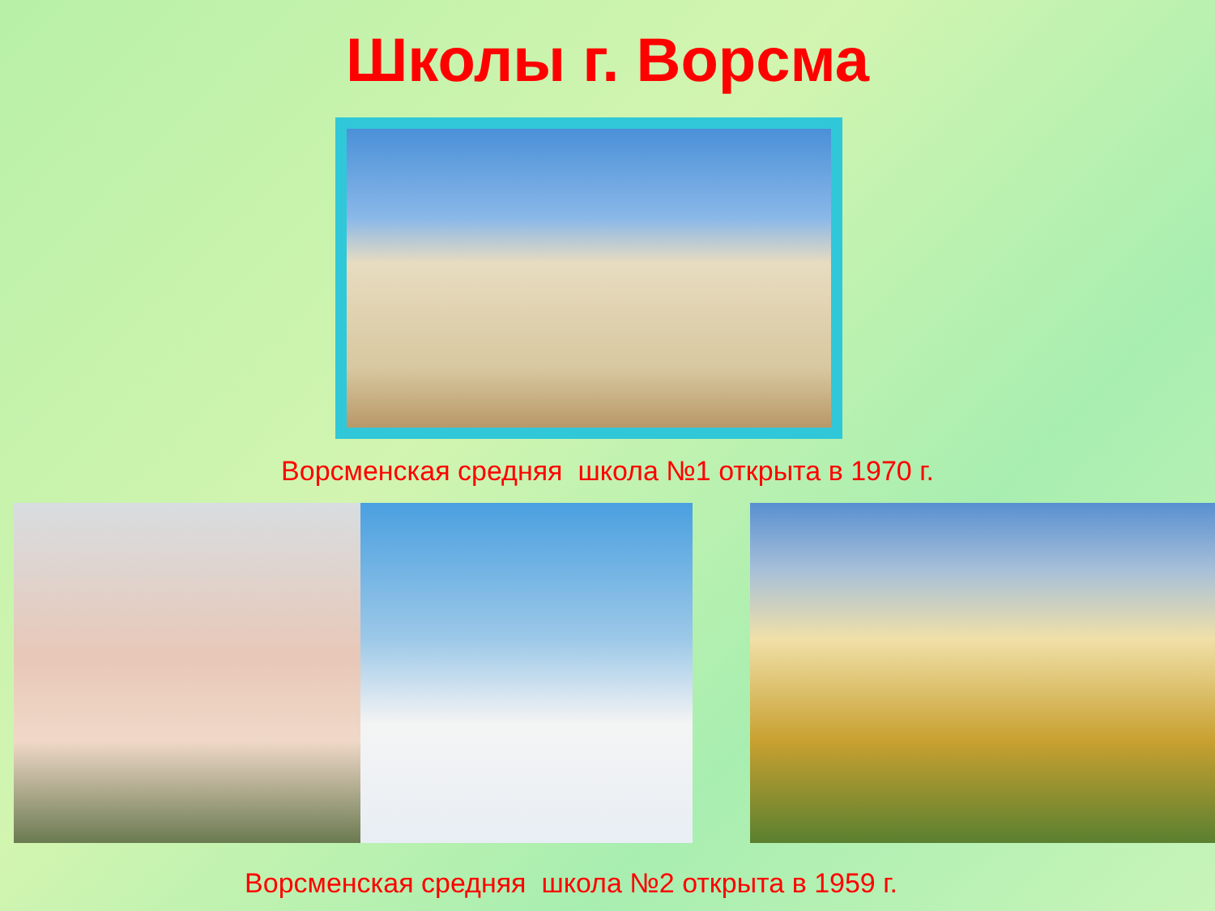Школы г. Ворсма
Ворсменская средняя школа №1 открыта в 1970 г.
Ворсменская средняя школа №2 открыта в 1959 г.